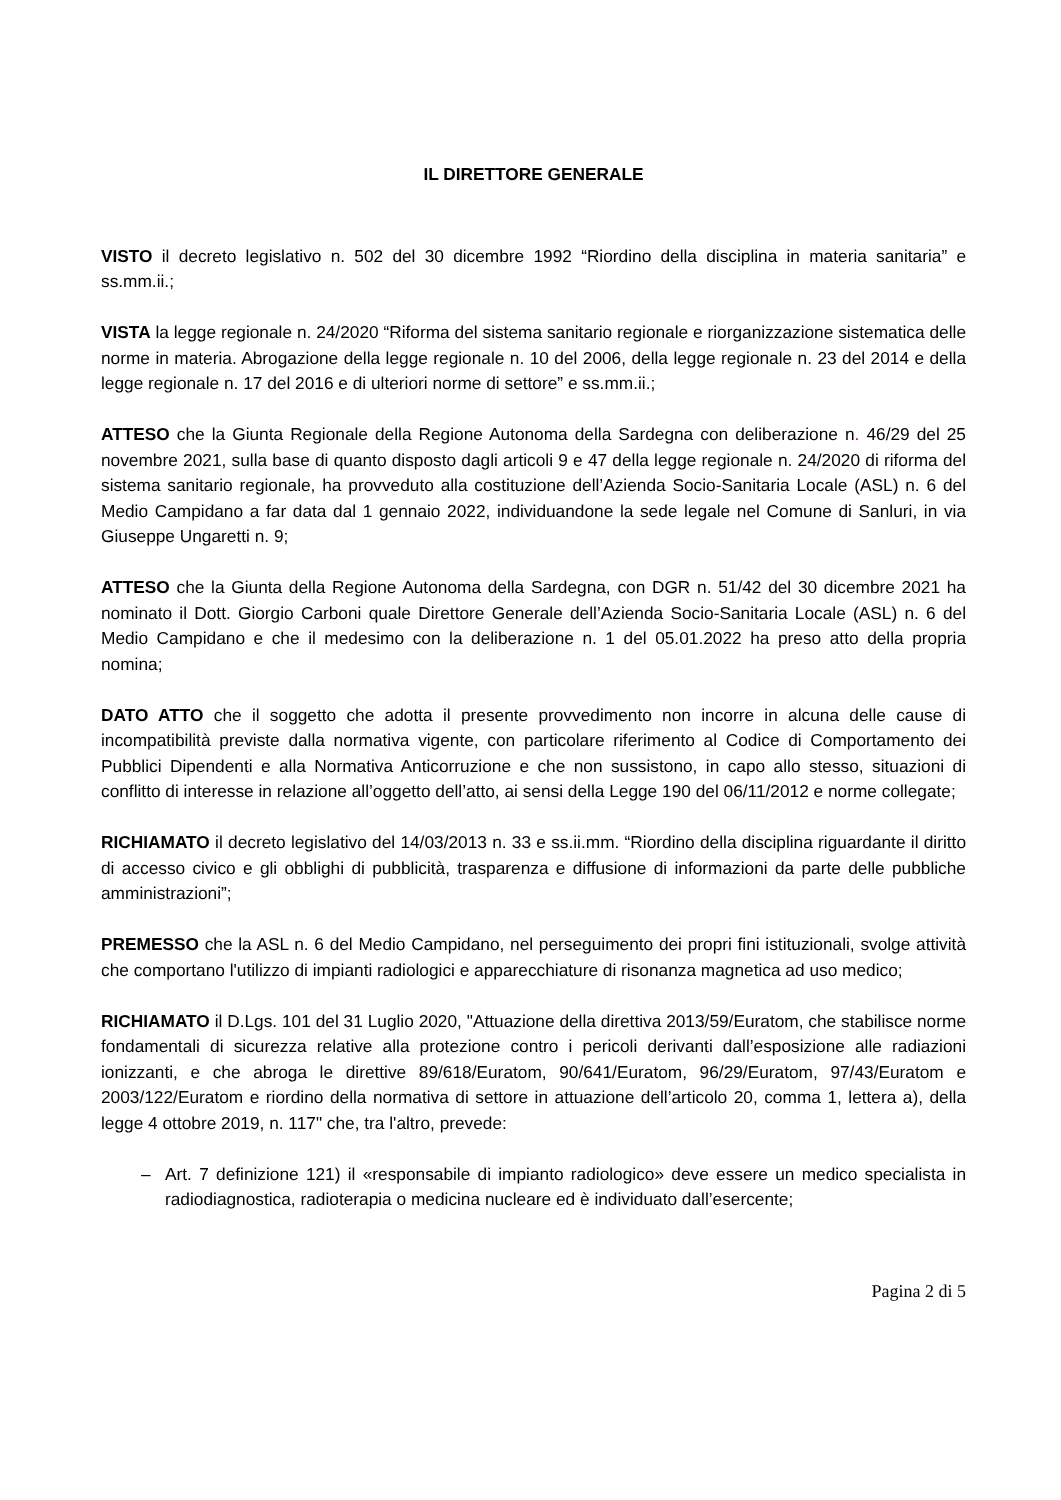IL DIRETTORE GENERALE
VISTO il decreto legislativo n. 502 del 30 dicembre 1992 “Riordino della disciplina in materia sanitaria” e ss.mm.ii.;
VISTA la legge regionale n. 24/2020 “Riforma del sistema sanitario regionale e riorganizzazione sistematica delle norme in materia. Abrogazione della legge regionale n. 10 del 2006, della legge regionale n. 23 del 2014 e della legge regionale n. 17 del 2016 e di ulteriori norme di settore” e ss.mm.ii.;
ATTESO che la Giunta Regionale della Regione Autonoma della Sardegna con deliberazione n. 46/29 del 25 novembre 2021, sulla base di quanto disposto dagli articoli 9 e 47 della legge regionale n. 24/2020 di riforma del sistema sanitario regionale, ha provveduto alla costituzione dell’Azienda Socio-Sanitaria Locale (ASL) n. 6 del Medio Campidano a far data dal 1 gennaio 2022, individuandone la sede legale nel Comune di Sanluri, in via Giuseppe Ungaretti n. 9;
ATTESO che la Giunta della Regione Autonoma della Sardegna, con DGR n. 51/42 del 30 dicembre 2021 ha nominato il Dott. Giorgio Carboni quale Direttore Generale dell’Azienda Socio-Sanitaria Locale (ASL) n. 6 del Medio Campidano e che il medesimo con la deliberazione n. 1 del 05.01.2022 ha preso atto della propria nomina;
DATO ATTO che il soggetto che adotta il presente provvedimento non incorre in alcuna delle cause di incompatibilità previste dalla normativa vigente, con particolare riferimento al Codice di Comportamento dei Pubblici Dipendenti e alla Normativa Anticorruzione e che non sussistono, in capo allo stesso, situazioni di conflitto di interesse in relazione all’oggetto dell’atto, ai sensi della Legge 190 del 06/11/2012 e norme collegate;
RICHIAMATO il decreto legislativo del 14/03/2013 n. 33 e ss.ii.mm. “Riordino della disciplina riguardante il diritto di accesso civico e gli obblighi di pubblicità, trasparenza e diffusione di informazioni da parte delle pubbliche amministrazioni”;
PREMESSO che la ASL n. 6 del Medio Campidano, nel perseguimento dei propri fini istituzionali, svolge attività che comportano l'utilizzo di impianti radiologici e apparecchiature di risonanza magnetica ad uso medico;
RICHIAMATO il D.Lgs. 101 del 31 Luglio 2020, "Attuazione della direttiva 2013/59/Euratom, che stabilisce norme fondamentali di sicurezza relative alla protezione contro i pericoli derivanti dall’esposizione alle radiazioni ionizzanti, e che abroga le direttive 89/618/Euratom, 90/641/Euratom, 96/29/Euratom, 97/43/Euratom e 2003/122/Euratom e riordino della normativa di settore in attuazione dell’articolo 20, comma 1, lettera a), della legge 4 ottobre 2019, n. 117" che, tra l'altro, prevede:
– Art. 7 definizione 121) il «responsabile di impianto radiologico» deve essere un medico specialista in radiodiagnostica, radioterapia o medicina nucleare ed è individuato dall’esercente;
Pagina 2 di 5